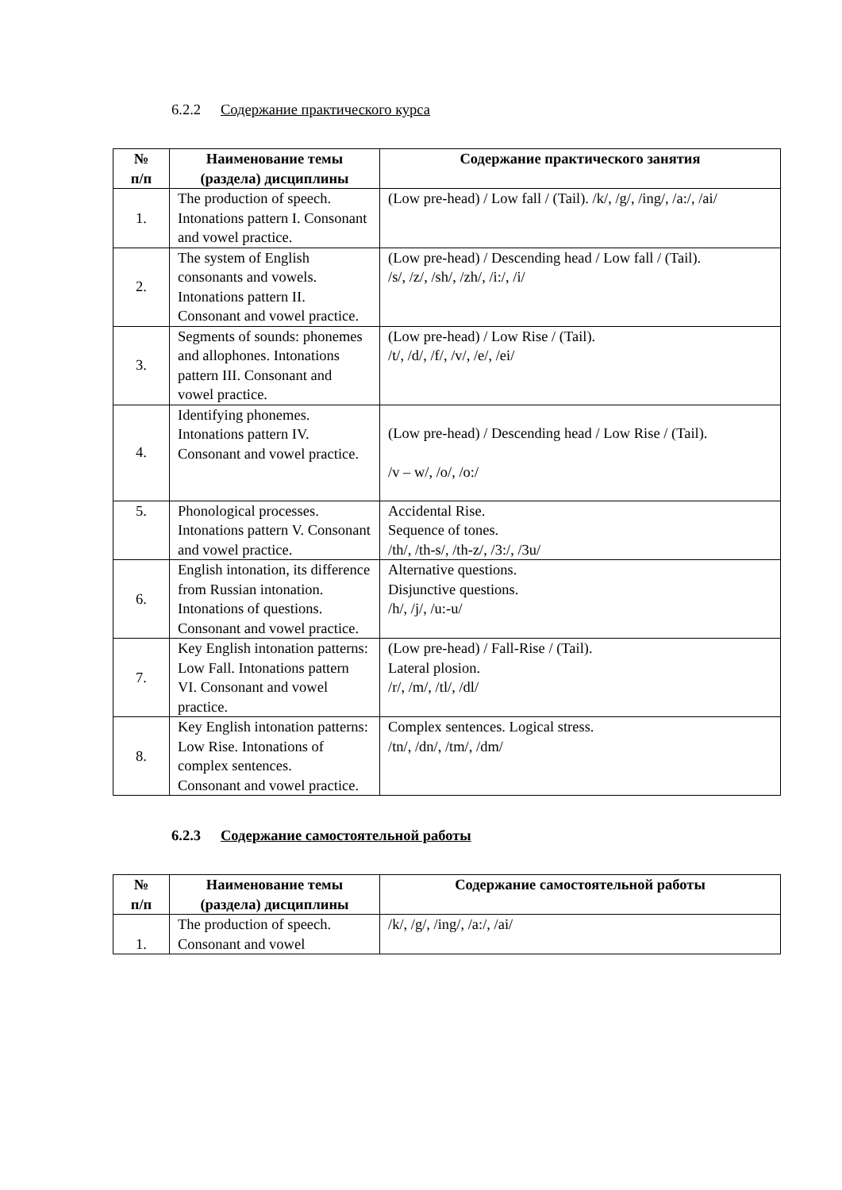6.2.2 Содержание практического курса
| № п/п | Наименование темы (раздела) дисциплины | Содержание практического занятия |
| --- | --- | --- |
| 1. | The production of speech. Intonations pattern I. Consonant and vowel practice. | (Low pre-head) / Low fall / (Tail). /k/, /g/, /ing/, /a:/, /ai/ |
| 2. | The system of English consonants and vowels. Intonations pattern II. Consonant and vowel practice. | (Low pre-head) / Descending head / Low fall / (Tail). /s/, /z/, /sh/, /zh/, /i:/, /i/ |
| 3. | Segments of sounds: phonemes and allophones. Intonations pattern III. Consonant and vowel practice. | (Low pre-head) / Low Rise / (Tail). /t/, /d/, /f/, /v/, /e/, /ei/ |
| 4. | Identifying phonemes. Intonations pattern IV. Consonant and vowel practice. | (Low pre-head) / Descending head / Low Rise / (Tail). /v – w/, /o/, /o:/ |
| 5. | Phonological processes. Intonations pattern V. Consonant and vowel practice. | Accidental Rise. Sequence of tones. /th/, /th-s/, /th-z/, /3:/, /3u/ |
| 6. | English intonation, its difference from Russian intonation. Intonations of questions. Consonant and vowel practice. | Alternative questions. Disjunctive questions. /h/, /j/, /u:-u/ |
| 7. | Key English intonation patterns: Low Fall. Intonations pattern VI. Consonant and vowel practice. | (Low pre-head) / Fall-Rise / (Tail). Lateral plosion. /r/, /m/, /tl/, /dl/ |
| 8. | Key English intonation patterns: Low Rise. Intonations of complex sentences. Consonant and vowel practice. | Complex sentences. Logical stress. /tn/, /dn/, /tm/, /dm/ |
6.2.3 Содержание самостоятельной работы
| № п/п | Наименование темы (раздела) дисциплины | Содержание самостоятельной работы |
| --- | --- | --- |
| 1. | The production of speech. Consonant and vowel | /k/, /g/, /ing/, /a:/, /ai/ |